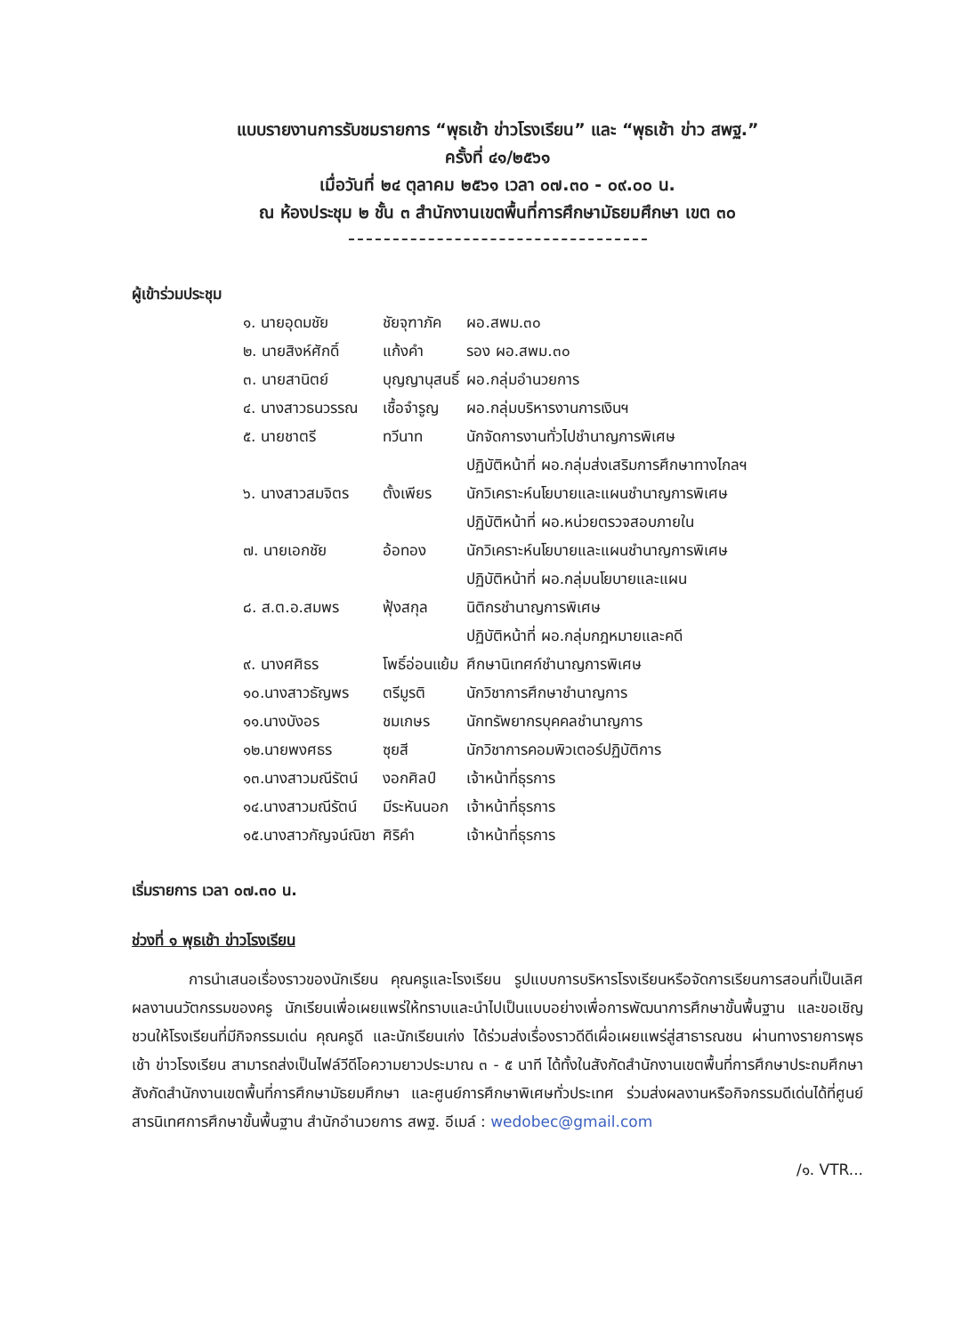แบบรายงานการรับชมรายการ “พุธเช้า ข่าวโรงเรียน” และ “พุธเช้า ข่าว สพฐ.”
ครั้งที่ ๔๑/๒๕๖๑
เมื่อวันที่ ๒๔ ตุลาคม ๒๕๖๑ เวลา ๐๗.๓๐ - ๐๙.๐๐ น.
ณ ห้องประชุม ๒ ชั้น ๓ สำนักงานเขตพื้นที่การศึกษามัธยมศึกษา เขต ๓๐
ผู้เข้าร่วมประชุม
| ๑. นายอุดมชัย | ชัยจุฑาภัค | ผอ.สพม.๓๐ |
| ๒. นายสิงห์ศักดิ์ | แก้งคำ | รอง ผอ.สพม.๓๐ |
| ๓. นายสานิตย์ | บุญญานุสนธิ์ | ผอ.กลุ่มอำนวยการ |
| ๔. นางสาวธนวรรณ | เชื้อจำรูญ | ผอ.กลุ่มบริหารงานการเงินฯ |
| ๕. นายชาตรี | ทวีนาท | นักจัดการงานทั่วไปชำนาญการพิเศษ ปฏิบัติหน้าที่ ผอ.กลุ่มส่งเสริมการศึกษาทางไกลฯ |
| ๖. นางสาวสมจิตร | ตั้งเพียร | นักวิเคราะห์นโยบายและแผนชำนาญการพิเศษ ปฏิบัติหน้าที่ ผอ.หน่วยตรวจสอบภายใน |
| ๗. นายเอกชัย | อ้อทอง | นักวิเคราะห์นโยบายและแผนชำนาญการพิเศษ ปฏิบัติหน้าที่ ผอ.กลุ่มนโยบายและแผน |
| ๘. ส.ต.อ.สมพร | ฟุ้งสกุล | นิติกรชำนาญการพิเศษ ปฏิบัติหน้าที่ ผอ.กลุ่มกฎหมายและคดี |
| ๙. นางศศิธร | โพธิ์อ่อนแย้ม | ศึกษานิเทศก์ชำนาญการพิเศษ |
| ๑๐.นางสาวธัญพร | ตรีมูรติ | นักวิชาการศึกษาชำนาญการ |
| ๑๑.นางบังอร | ชมเกษร | นักทรัพยากรบุคคลชำนาญการ |
| ๑๒.นายพงศธร | ซุยสี | นักวิชาการคอมพิวเตอร์ปฏิบัติการ |
| ๑๓.นางสาวมณีรัตน์ | งอกศิลป์ | เจ้าหน้าที่ธุรการ |
| ๑๔.นางสาวมณีรัตน์ | มีระหันนอก | เจ้าหน้าที่ธุรการ |
| ๑๕.นางสาวกัญจน์ณิชา | ศิริคำ | เจ้าหน้าที่ธุรการ |
เริ่มรายการ เวลา ๐๗.๓๐ น.
ช่วงที่ ๑ พุธเช้า ข่าวโรงเรียน
การนำเสนอเรื่องราวของนักเรียน คุณครูและโรงเรียน รูปแบบการบริหารโรงเรียนหรือจัดการเรียนการสอนที่เป็นเลิศ ผลงานนวัตกรรมของครู นักเรียนเพื่อเผยแพร่ให้ทราบและนำไปเป็นแบบอย่างเพื่อการพัฒนาการศึกษาขั้นพื้นฐาน และขอเชิญชวนให้โรงเรียนที่มีกิจกรรมเด่น คุณครูดี และนักเรียนเก่ง ได้ร่วมส่งเรื่องราวดีดีเผื่อเผยแพร่สู่สาธารณชน ผ่านทางรายการพุธเช้า ข่าวโรงเรียน สามารถส่งเป็นไฟล์วีดีโอความยาวประมาณ ๓ - ๕ นาที ได้ทั้งในสังกัดสำนักงานเขตพื้นที่การศึกษาประถมศึกษาสังกัดสำนักงานเขตพื้นที่การศึกษามัธยมศึกษา และศูนย์การศึกษาพิเศษทั่วประเทศ ร่วมส่งผลงานหรือกิจกรรมดีเด่นได้ที่ศูนย์สารนิเทศการศึกษาขั้นพื้นฐาน สำนักอำนวยการ สพฐ. อีเมล์ : wedobec@gmail.com
/๑. VTR...